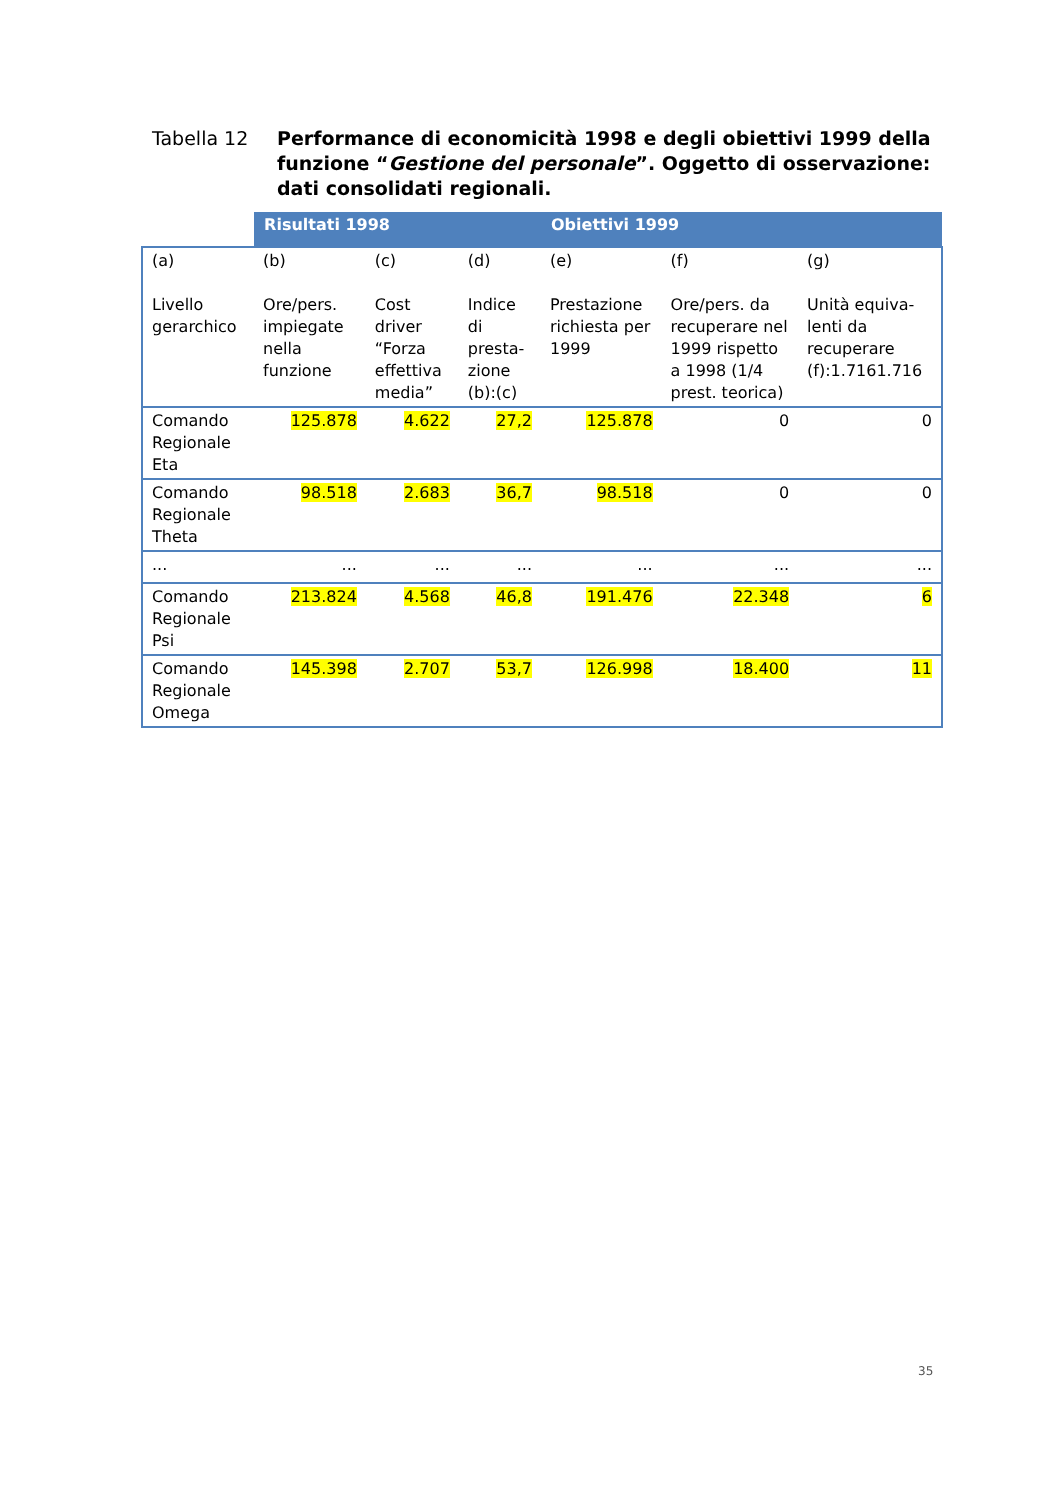Tabella 12 Performance di economicità 1998 e degli obiettivi 1999 della funzione “Gestione del personale”. Oggetto di osservazione: dati consolidati regionali.
| | Risultati 1998 | | | Obiettivi 1999 | | |
| (a) Livello gerarchico | (b) Ore/pers. impiegate nella funzione | (c) Cost driver “Forza effettiva media” | (d) Indice di presta-zione (b):(c) | (e) Prestazione richiesta per 1999 | (f) Ore/pers. da recuperare nel 1999 rispetto a 1998 (1/4 prest. teorica) | (g) Unità equiva-lenti da recuperare (f):1.7161.716 |
| Comando Regionale Eta | 125.878 | 4.622 | 27,2 | 125.878 | 0 | 0 |
| Comando Regionale Theta | 98.518 | 2.683 | 36,7 | 98.518 | 0 | 0 |
| ... | ... | ... | ... | ... | ... | ... |
| Comando Regionale Psi | 213.824 | 4.568 | 46,8 | 191.476 | 22.348 | 6 |
| Comando Regionale Omega | 145.398 | 2.707 | 53,7 | 126.998 | 18.400 | 11 |
35